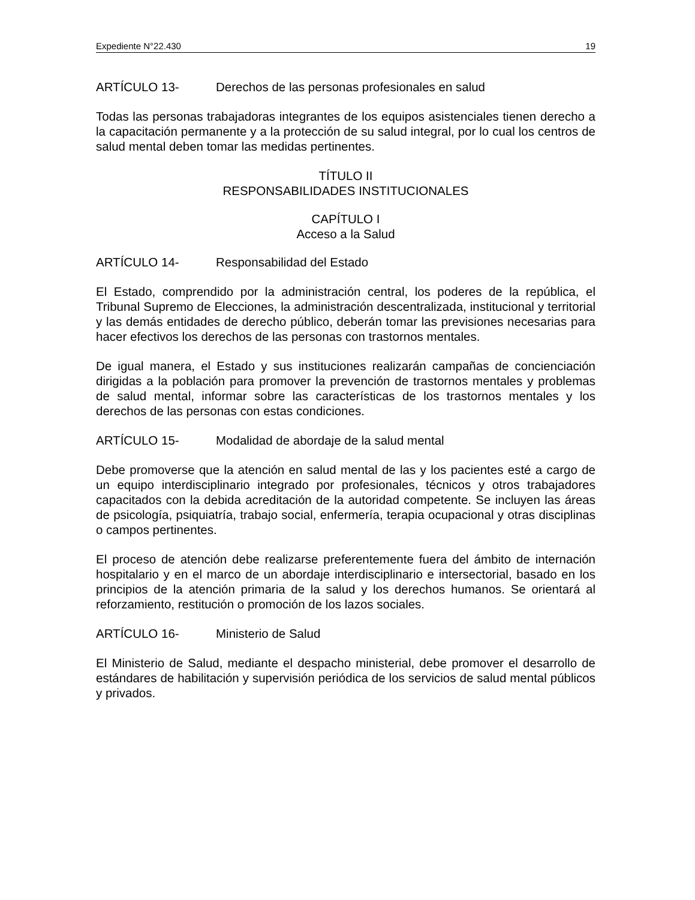Expediente N°22.430 19
ARTÍCULO 13- Derechos de las personas profesionales en salud
Todas las personas trabajadoras integrantes de los equipos asistenciales tienen derecho a la capacitación permanente y a la protección de su salud integral, por lo cual los centros de salud mental deben tomar las medidas pertinentes.
TÍTULO II
RESPONSABILIDADES INSTITUCIONALES
CAPÍTULO I
Acceso a la Salud
ARTÍCULO 14- Responsabilidad del Estado
El Estado, comprendido por la administración central, los poderes de la república, el Tribunal Supremo de Elecciones, la administración descentralizada, institucional y territorial y las demás entidades de derecho público, deberán tomar las previsiones necesarias para hacer efectivos los derechos de las personas con trastornos mentales.
De igual manera, el Estado y sus instituciones realizarán campañas de concienciación dirigidas a la población para promover la prevención de trastornos mentales y problemas de salud mental, informar sobre las características de los trastornos mentales y los derechos de las personas con estas condiciones.
ARTÍCULO 15- Modalidad de abordaje de la salud mental
Debe promoverse que la atención en salud mental de las y los pacientes esté a cargo de un equipo interdisciplinario integrado por profesionales, técnicos y otros trabajadores capacitados con la debida acreditación de la autoridad competente. Se incluyen las áreas de psicología, psiquiatría, trabajo social, enfermería, terapia ocupacional y otras disciplinas o campos pertinentes.
El proceso de atención debe realizarse preferentemente fuera del ámbito de internación hospitalario y en el marco de un abordaje interdisciplinario e intersectorial, basado en los principios de la atención primaria de la salud y los derechos humanos. Se orientará al reforzamiento, restitución o promoción de los lazos sociales.
ARTÍCULO 16- Ministerio de Salud
El Ministerio de Salud, mediante el despacho ministerial, debe promover el desarrollo de estándares de habilitación y supervisión periódica de los servicios de salud mental públicos y privados.